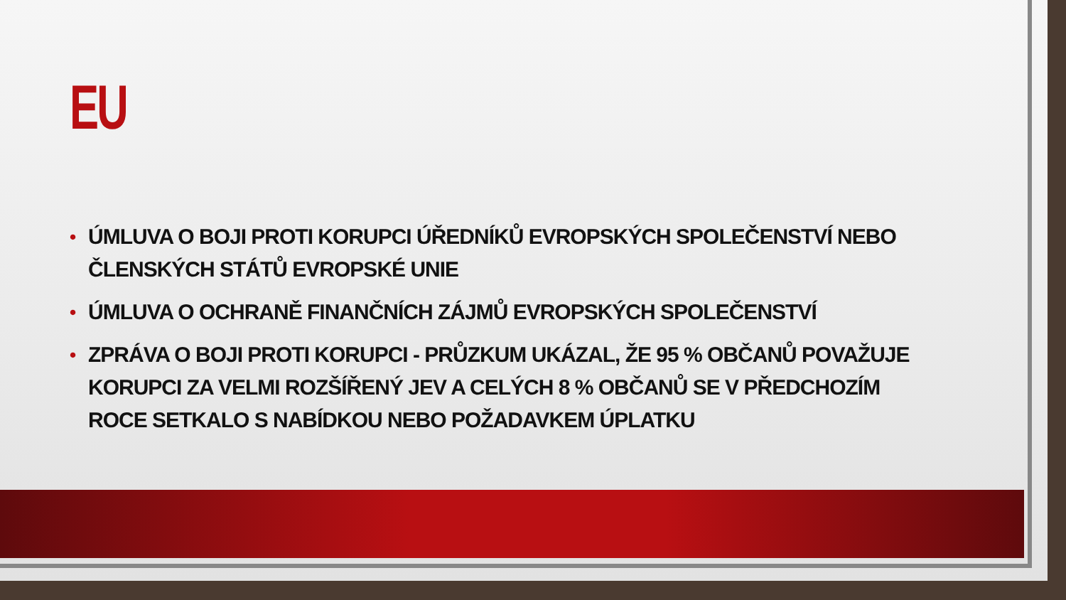EU
• ÚMLUVA O BOJI PROTI KORUPCI ÚŘEDNÍKŮ EVROPSKÝCH SPOLEČENSTVÍ NEBO ČLENSKÝCH STÁTŮ EVROPSKÉ UNIE
• ÚMLUVA O OCHRANĚ FINANČNÍCH ZÁJMŮ EVROPSKÝCH SPOLEČENSTVÍ
• ZPRÁVA O BOJI PROTI KORUPCI - PRŮZKUM UKÁZAL, ŽE 95 % OBČANŮ POVAŽUJE KORUPCI ZA VELMI ROZŠÍŘENÝ JEV A CELÝCH 8 % OBČANŮ SE V PŘEDCHOZÍM ROCE SETKALO S NABÍDKOU NEBO POŽADAVKEM ÚPLATKU